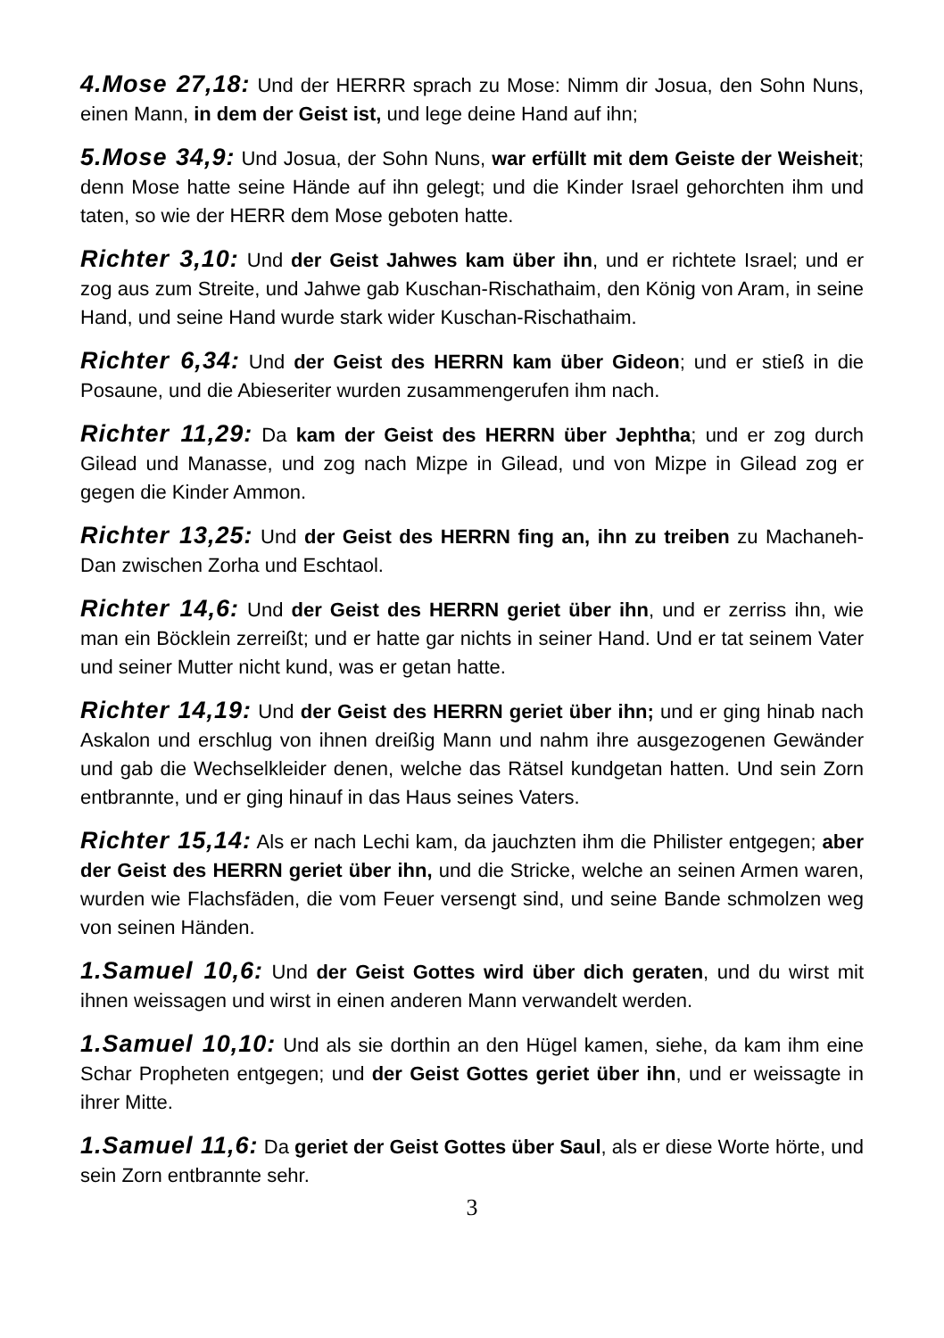4.Mose 27,18: Und der HERRR sprach zu Mose: Nimm dir Josua, den Sohn Nuns, einen Mann, in dem der Geist ist, und lege deine Hand auf ihn;
5.Mose 34,9: Und Josua, der Sohn Nuns, war erfüllt mit dem Geiste der Weisheit; denn Mose hatte seine Hände auf ihn gelegt; und die Kinder Israel gehorchten ihm und taten, so wie der HERR dem Mose geboten hatte.
Richter 3,10: Und der Geist Jahwes kam über ihn, und er richtete Israel; und er zog aus zum Streite, und Jahwe gab Kuschan-Rischathaim, den König von Aram, in seine Hand, und seine Hand wurde stark wider Kuschan-Rischathaim.
Richter 6,34: Und der Geist des HERRN kam über Gideon; und er stieß in die Posaune, und die Abieseriter wurden zusammengerufen ihm nach.
Richter 11,29: Da kam der Geist des HERRN über Jephtha; und er zog durch Gilead und Manasse, und zog nach Mizpe in Gilead, und von Mizpe in Gilead zog er gegen die Kinder Ammon.
Richter 13,25: Und der Geist des HERRN fing an, ihn zu treiben zu Machaneh-Dan zwischen Zorha und Eschtaol.
Richter 14,6: Und der Geist des HERRN geriet über ihn, und er zerriss ihn, wie man ein Böcklein zerreißt; und er hatte gar nichts in seiner Hand. Und er tat seinem Vater und seiner Mutter nicht kund, was er getan hatte.
Richter 14,19: Und der Geist des HERRN geriet über ihn; und er ging hinab nach Askalon und erschlug von ihnen dreißig Mann und nahm ihre ausgezogenen Gewänder und gab die Wechselkleider denen, welche das Rätsel kundgetan hatten. Und sein Zorn entbrannte, und er ging hinauf in das Haus seines Vaters.
Richter 15,14: Als er nach Lechi kam, da jauchzten ihm die Philister entgegen; aber der Geist des HERRN geriet über ihn, und die Stricke, welche an seinen Armen waren, wurden wie Flachsfäden, die vom Feuer versengt sind, und seine Bande schmolzen weg von seinen Händen.
1.Samuel 10,6: Und der Geist Gottes wird über dich geraten, und du wirst mit ihnen weissagen und wirst in einen anderen Mann verwandelt werden.
1.Samuel 10,10: Und als sie dorthin an den Hügel kamen, siehe, da kam ihm eine Schar Propheten entgegen; und der Geist Gottes geriet über ihn, und er weissagte in ihrer Mitte.
1.Samuel 11,6: Da geriet der Geist Gottes über Saul, als er diese Worte hörte, und sein Zorn entbrannte sehr.
3